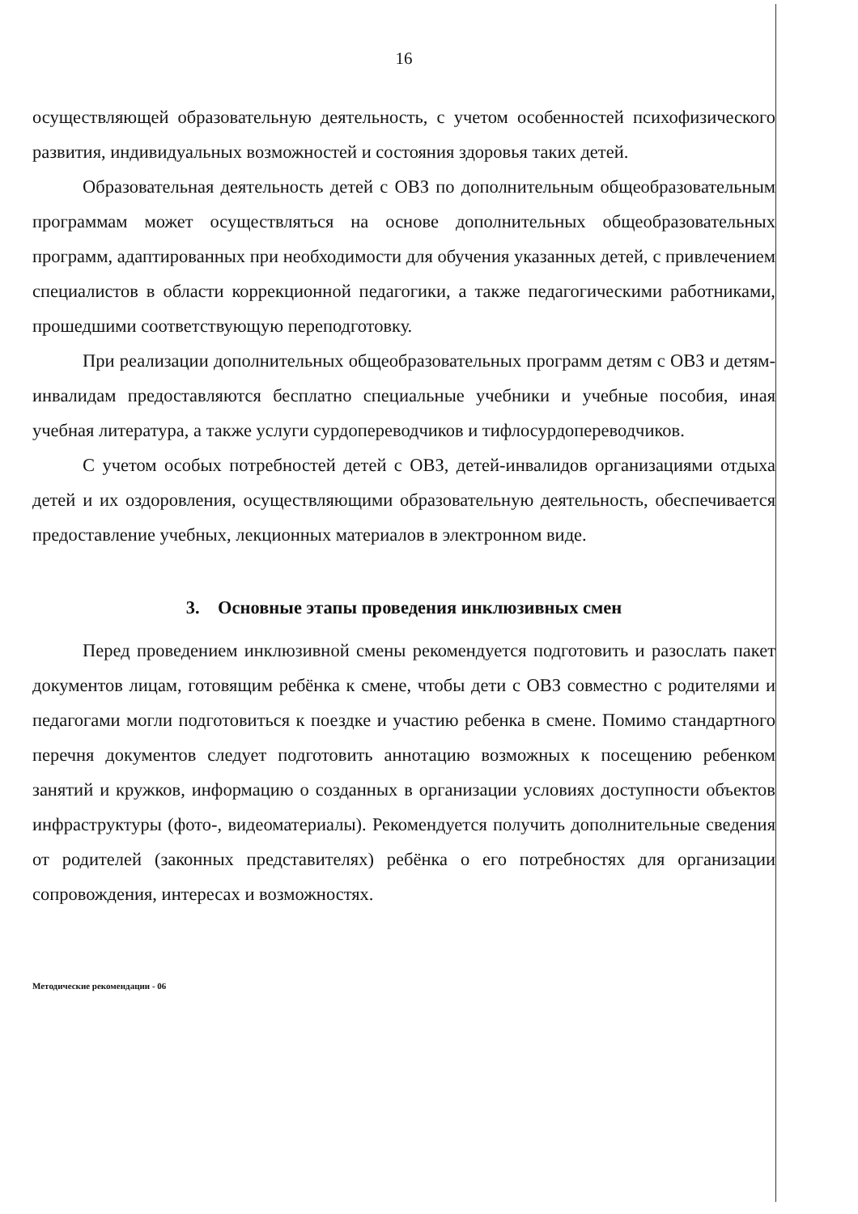16
осуществляющей образовательную деятельность, с учетом особенностей психофизического развития, индивидуальных возможностей и состояния здоровья таких детей.
Образовательная деятельность детей с ОВЗ по дополнительным общеобразовательным программам может осуществляться на основе дополнительных общеобразовательных программ, адаптированных при необходимости для обучения указанных детей, с привлечением специалистов в области коррекционной педагогики, а также педагогическими работниками, прошедшими соответствующую переподготовку.
При реализации дополнительных общеобразовательных программ детям с ОВЗ и детям-инвалидам предоставляются бесплатно специальные учебники и учебные пособия, иная учебная литература, а также услуги сурдопереводчиков и тифлосурдопереводчиков.
С учетом особых потребностей детей с ОВЗ, детей-инвалидов организациями отдыха детей и их оздоровления, осуществляющими образовательную деятельность, обеспечивается предоставление учебных, лекционных материалов в электронном виде.
3. Основные этапы проведения инклюзивных смен
Перед проведением инклюзивной смены рекомендуется подготовить и разослать пакет документов лицам, готовящим ребёнка к смене, чтобы дети с ОВЗ совместно с родителями и педагогами могли подготовиться к поездке и участию ребенка в смене. Помимо стандартного перечня документов следует подготовить аннотацию возможных к посещению ребенком занятий и кружков, информацию о созданных в организации условиях доступности объектов инфраструктуры (фото-, видеоматериалы). Рекомендуется получить дополнительные сведения от родителей (законных представителях) ребёнка о его потребностях для организации сопровождения, интересах и возможностях.
Методические рекомендации - 06